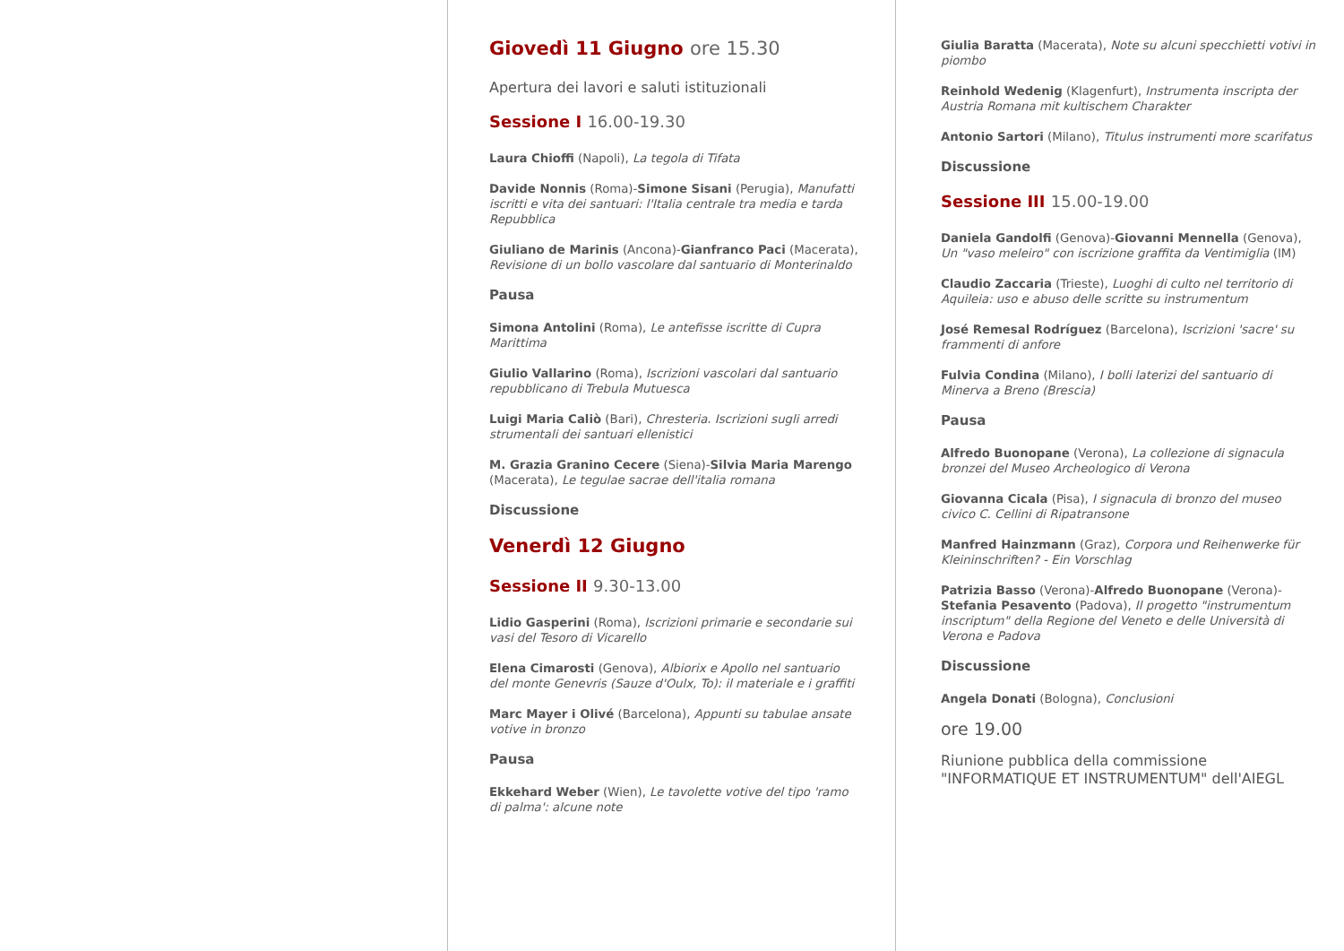Giovedì 11 Giugno ore 15.30
Apertura dei lavori e saluti istituzionali
Sessione I 16.00-19.30
Laura Chioffi (Napoli), La tegola di Tifata
Davide Nonnis (Roma)-Simone Sisani (Perugia), Manufatti iscritti e vita dei santuari: l'Italia centrale tra media e tarda Repubblica
Giuliano de Marinis (Ancona)-Gianfranco Paci (Macerata), Revisione di un bollo vascolare dal santuario di Monterinaldo
Pausa
Simona Antolini (Roma), Le antefisse iscritte di Cupra Marittima
Giulio Vallarino (Roma), Iscrizioni vascolari dal santuario repubblicano di Trebula Mutuesca
Luigi Maria Caliò (Bari), Chresteria. Iscrizioni sugli arredi strumentali dei santuari ellenistici
M. Grazia Granino Cecere (Siena)-Silvia Maria Marengo (Macerata), Le tegulae sacrae dell'italia romana
Discussione
Venerdì 12 Giugno
Sessione II 9.30-13.00
Lidio Gasperini (Roma), Iscrizioni primarie e secondarie sui vasi del Tesoro di Vicarello
Elena Cimarosti (Genova), Albiorix e Apollo nel santuario del monte Genevris (Sauze d'Oulx, To): il materiale e i graffiti
Marc Mayer i Olivé (Barcelona), Appunti su tabulae ansate votive in bronzo
Pausa
Ekkehard Weber (Wien), Le tavolette votive del tipo 'ramo di palma': alcune note
Giulia Baratta (Macerata), Note su alcuni specchietti votivi in piombo
Reinhold Wedenig (Klagenfurt), Instrumenta inscripta der Austria Romana mit kultischem Charakter
Antonio Sartori (Milano), Titulus instrumenti more scarifatus
Discussione
Sessione III 15.00-19.00
Daniela Gandolfi (Genova)-Giovanni Mennella (Genova), Un "vaso meleiro" con iscrizione graffita da Ventimiglia (IM)
Claudio Zaccaria (Trieste), Luoghi di culto nel territorio di Aquileia: uso e abuso delle scritte su instrumentum
José Remesal Rodríguez (Barcelona), Iscrizioni 'sacre' su frammenti di anfore
Fulvia Condina (Milano), I bolli laterizi del santuario di Minerva a Breno (Brescia)
Pausa
Alfredo Buonopane (Verona), La collezione di signacula bronzei del Museo Archeologico di Verona
Giovanna Cicala (Pisa), I signacula di bronzo del museo civico C. Cellini di Ripatransone
Manfred Hainzmann (Graz), Corpora und Reihenwerke für Kleininschriften? - Ein Vorschlag
Patrizia Basso (Verona)-Alfredo Buonopane (Verona)-Stefania Pesavento (Padova), Il progetto "instrumentum inscriptum" della Regione del Veneto e delle Università di Verona e Padova
Discussione
Angela Donati (Bologna), Conclusioni
ore 19.00
Riunione pubblica della commissione "INFORMATIQUE ET INSTRUMENTUM" dell'AIEGL